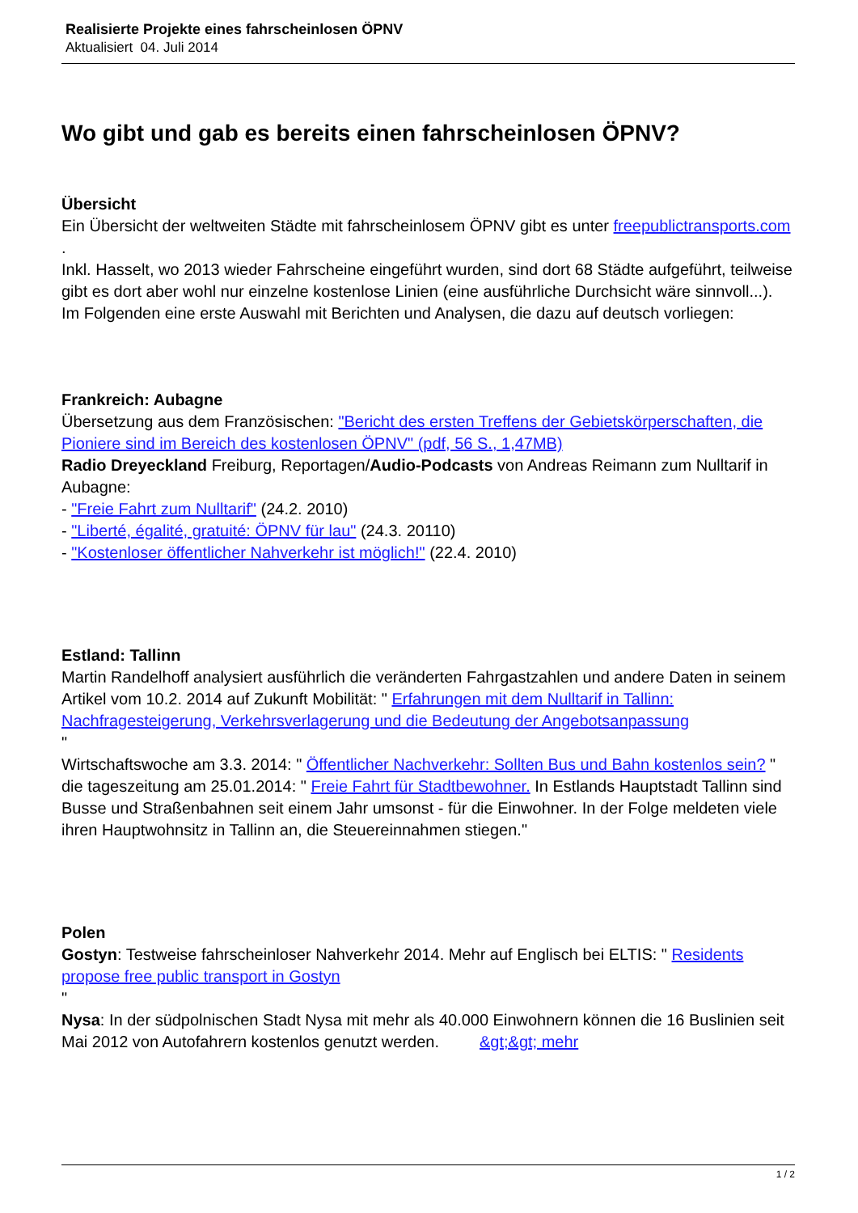Realisierte Projekte eines fahrscheinlosen ÖPNV
Aktualisiert 04. Juli 2014
Wo gibt und gab es bereits einen fahrscheinlosen ÖPNV?
Übersicht
Ein Übersicht der weltweiten Städte mit fahrscheinlosem ÖPNV gibt es unter freepublictransports.com .
Inkl. Hasselt, wo 2013 wieder Fahrscheine eingeführt wurden, sind dort 68 Städte aufgeführt, teilweise gibt es dort aber wohl nur einzelne kostenlose Linien (eine ausführliche Durchsicht wäre sinnvoll...).
Im Folgenden eine erste Auswahl mit Berichten und Analysen, die dazu auf deutsch vorliegen:
Frankreich: Aubagne
Übersetzung aus dem Französischen: "Bericht des ersten Treffens der Gebietskörperschaften, die Pioniere sind im Bereich des kostenlosen ÖPNV" (pdf, 56 S., 1,47MB)
Radio Dreyeckland Freiburg, Reportagen/Audio-Podcasts von Andreas Reimann zum Nulltarif in Aubagne:
- "Freie Fahrt zum Nulltarif" (24.2. 2010)
- "Liberté, égalité, gratuité: ÖPNV für lau" (24.3. 20110)
- "Kostenloser öffentlicher Nahverkehr ist möglich!" (22.4. 2010)
Estland: Tallinn
Martin Randelhoff analysiert ausführlich die veränderten Fahrgastzahlen und andere Daten in seinem Artikel vom 10.2. 2014 auf Zukunft Mobilität: " Erfahrungen mit dem Nulltarif in Tallinn: Nachfragesteigerung, Verkehrsverlagerung und die Bedeutung der Angebotsanpassung
"
Wirtschaftswoche am 3.3. 2014: " Öffentlicher Nachverkehr: Sollten Bus und Bahn kostenlos sein? "
die tageszeitung am 25.01.2014: " Freie Fahrt für Stadtbewohner. In Estlands Hauptstadt Tallinn sind Busse und Straßenbahnen seit einem Jahr umsonst - für die Einwohner. In der Folge meldeten viele ihren Hauptwohnsitz in Tallinn an, die Steuereinnahmen stiegen."
Polen
Gostyn: Testweise fahrscheinloser Nahverkehr 2014. Mehr auf Englisch bei ELTIS: " Residents propose free public transport in Gostyn
"
Nysa: In der südpolnischen Stadt Nysa mit mehr als 40.000 Einwohnern können die 16 Buslinien seit Mai 2012 von Autofahrern kostenlos genutzt werden. &gt;&gt; mehr
1 / 2